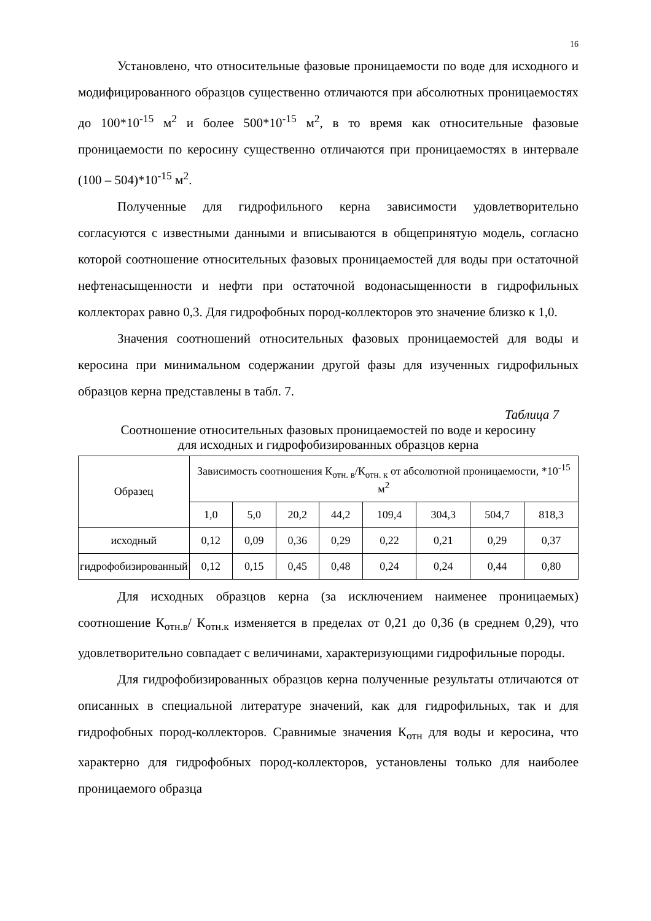16
Установлено, что относительные фазовые проницаемости по воде для исходного и модифицированного образцов существенно отличаются при абсолютных проницаемостях до 100*10<sup>-15</sup> м<sup>2</sup> и более 500*10<sup>-15</sup> м<sup>2</sup>, в то время как относительные фазовые проницаемости по керосину существенно отличаются при проницаемостях в интервале (100 – 504)*10<sup>-15</sup> м<sup>2</sup>.
Полученные для гидрофильного керна зависимости удовлетворительно согласуются с известными данными и вписываются в общепринятую модель, согласно которой соотношение относительных фазовых проницаемостей для воды при остаточной нефтенасыщенности и нефти при остаточной водонасыщенности в гидрофильных коллекторах равно 0,3. Для гидрофобных пород-коллекторов это значение близко к 1,0.
Значения соотношений относительных фазовых проницаемостей для воды и керосина при минимальном содержании другой фазы для изученных гидрофильных образцов керна представлены в табл. 7.
Таблица 7
Соотношение относительных фазовых проницаемостей по воде и керосину
для исходных и гидрофобизированных образцов керна
| Образец | Зависимость соотношения К<sub>отн. в</sub>/К<sub>отн. к</sub> от абсолютной проницаемости, *10<sup>-15</sup> м<sup>2</sup> | | | | | | | |
| --- | --- | --- | --- | --- | --- | --- | --- | --- |
| | 1,0 | 5,0 | 20,2 | 44,2 | 109,4 | 304,3 | 504,7 | 818,3 |
| исходный | 0,12 | 0,09 | 0,36 | 0,29 | 0,22 | 0,21 | 0,29 | 0,37 |
| гидрофобизированный | 0,12 | 0,15 | 0,45 | 0,48 | 0,24 | 0,24 | 0,44 | 0,80 |
Для исходных образцов керна (за исключением наименее проницаемых) соотношение К<sub>отн.в</sub>/ К<sub>отн.к</sub> изменяется в пределах от 0,21 до 0,36 (в среднем 0,29), что удовлетворительно совпадает с величинами, характеризующими гидрофильные породы.
Для гидрофобизированных образцов керна полученные результаты отличаются от описанных в специальной литературе значений, как для гидрофильных, так и для гидрофобных пород-коллекторов. Сравнимые значения К<sub>отн</sub> для воды и керосина, что характерно для гидрофобных пород-коллекторов, установлены только для наиболее проницаемого образца